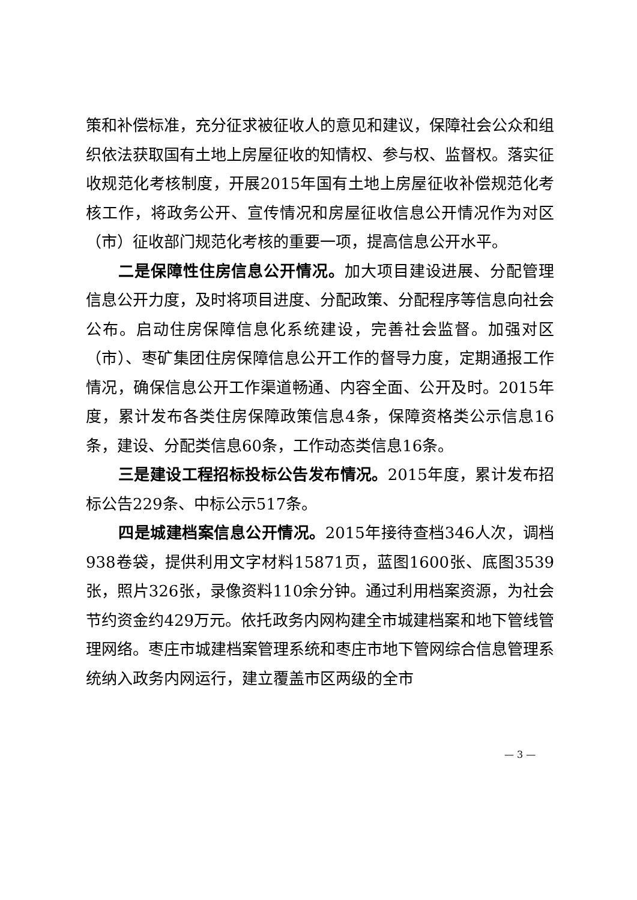策和补偿标准，充分征求被征收人的意见和建议，保障社会公众和组织依法获取国有土地上房屋征收的知情权、参与权、监督权。落实征收规范化考核制度，开展2015年国有土地上房屋征收补偿规范化考核工作，将政务公开、宣传情况和房屋征收信息公开情况作为对区（市）征收部门规范化考核的重要一项，提高信息公开水平。
二是保障性住房信息公开情况。加大项目建设进展、分配管理信息公开力度，及时将项目进度、分配政策、分配程序等信息向社会公布。启动住房保障信息化系统建设，完善社会监督。加强对区（市）、枣矿集团住房保障信息公开工作的督导力度，定期通报工作情况，确保信息公开工作渠道畅通、内容全面、公开及时。2015年度，累计发布各类住房保障政策信息4条，保障资格类公示信息16条，建设、分配类信息60条，工作动态类信息16条。
三是建设工程招标投标公告发布情况。2015年度，累计发布招标公告229条、中标公示517条。
四是城建档案信息公开情况。2015年接待查档346人次，调档938卷袋，提供利用文字材料15871页，蓝图1600张、底图3539张，照片326张，录像资料110余分钟。通过利用档案资源，为社会节约资金约429万元。依托政务内网构建全市城建档案和地下管线管理网络。枣庄市城建档案管理系统和枣庄市地下管网综合信息管理系统纳入政务内网运行，建立覆盖市区两级的全市
— 3 —